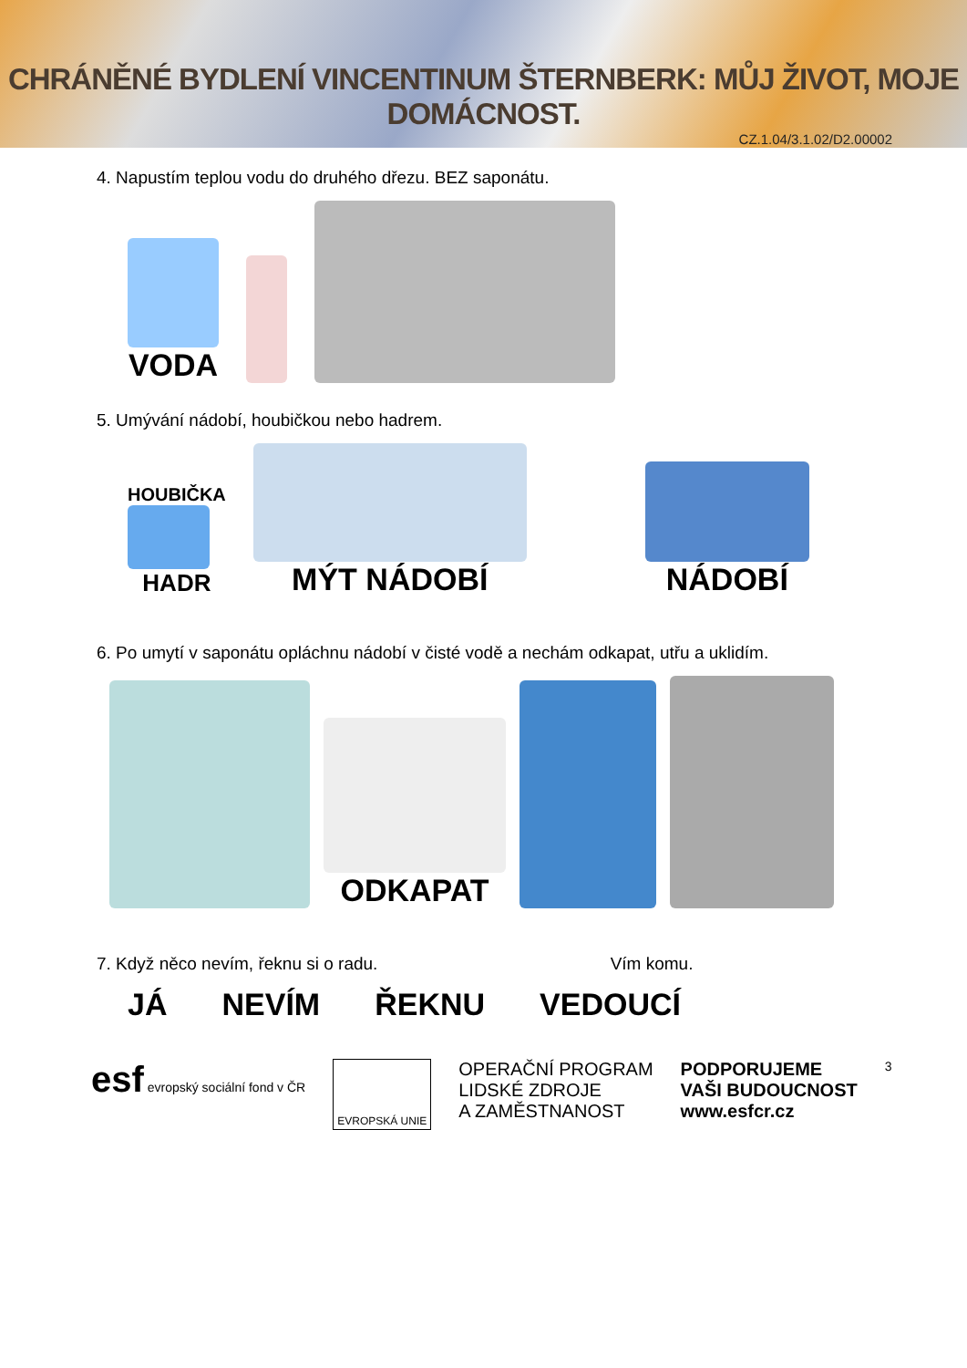CHRÁNĚNÉ BYDLENÍ VINCENTINUM ŠTERNBERK: MŮJ ŽIVOT, MOJE DOMÁCNOST.
CZ.1.04/3.1.02/D2.00002
4. Napustím teplou vodu do druhého dřezu. BEZ saponátu.
VODA
5. Umývání nádobí, houbičkou nebo hadrem.
HOUBIČKA
HADR
MÝT NÁDOBÍ
NÁDOBÍ
6. Po umytí v saponátu opláchnu nádobí v čisté vodě a nechám odkapat, utřu a uklidím.
ODKAPAT
7. Když něco nevím, řeknu si o radu. Vím komu.
JÁ
NEVÍM
ŘEKNU
VEDOUCÍ
esf evropský sociální fond v ČR
EVROPSKÁ UNIE
OPERAČNÍ PROGRAM
LIDSKÉ ZDROJE
A ZAMĚSTNANOST
PODPORUJEME
VAŠI BUDOUCNOST
www.esfcr.cz
3